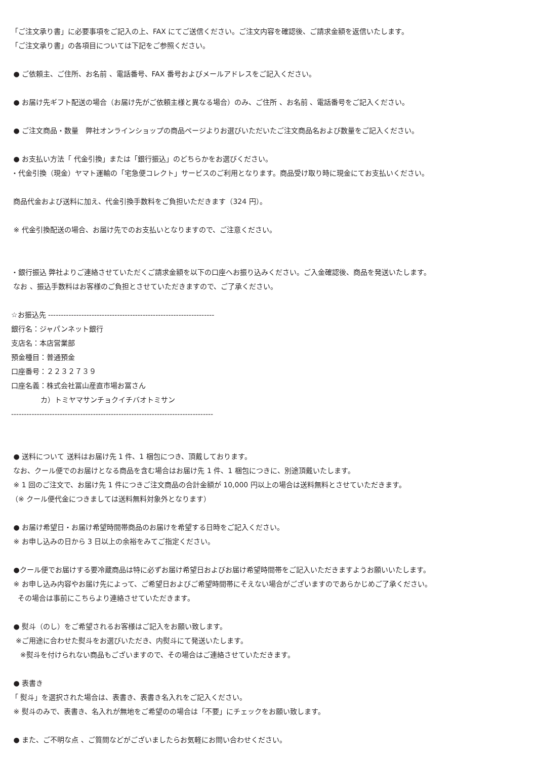「ご注文承り書」に必要事項をご記入の上、FAX にてご送信ください。ご注文内容を確認後、ご請求金額を返信いたします。
「ご注文承り書」の各項目については下記をご参照ください。
● ご依頼主、ご住所、お名前 、電話番号、FAX 番号およびメールアドレスをご記入ください。
● お届け先ギフト配送の場合（お届け先がご依頼主様と異なる場合）のみ、ご住所 、お名前 、電話番号をご記入ください。
● ご注文商品・数量　弊社オンラインショップの商品ページよりお選びいただいたご注文商品名および数量をご記入ください。
● お支払い方法「 代金引換」または「銀行振込」のどちらかをお選びください。
・代金引換（現金）ヤマト運輸の「宅急便コレクト」サービスのご利用となります。商品受け取り時に現金にてお支払いください。
商品代金および送料に加え、代金引換手数料をご負担いただきます（324 円）。
※ 代金引換配送の場合、お届け先でのお支払いとなりますので、ご注意ください。
・銀行振込 弊社よりご連絡させていただくご請求金額を以下の口座へお振り込みください。ご入金確認後、商品を発送いたします。
なお 、振込手数料はお客様のご負担とさせていただきますので、ご了承ください。
☆お振込先 -----------------------------------------------------------------
銀行名：ジャパンネット銀行
支店名：本店営業部
預金種目：普通預金
口座番号：２２３２７３９
口座名義：株式会社冨山産直市場お冨さん
カ）トミヤマサンチョクイチバオトミサン
-------------------------------------------------------------------------------
● 送料について 送料はお届け先 1 件、1 梱包につき、頂戴しております。
なお、クール便でのお届けとなる商品を含む場合はお届け先 1 件、1 梱包につきに、別途頂戴いたします。
※ 1 回のご注文で、お届け先 1 件につきご注文商品の合計金額が 10,000 円以上の場合は送料無料とさせていただきます。
（※ クール便代金につきましては送料無料対象外となります）
● お届け希望日・お届け希望時間帯商品のお届けを希望する日時をご記入ください。
※ お申し込みの日から 3 日以上の余裕をみてご指定ください。
●クール便でお届けする要冷蔵商品は特に必ずお届け希望日およびお届け希望時間帯をご記入いただきますようお願いいたします。
※ お申し込み内容やお届け先によって、ご希望日およびご希望時間帯にそえない場合がございますのであらかじめご了承ください。
その場合は事前にこちらより連絡させていただきます。
● 熨斗（のし）をご希望されるお客様はご記入をお願い致します。
※ご用途に合わせた熨斗をお選びいただき、内熨斗にて発送いたします。
※熨斗を付けられない商品もございますので、その場合はご連絡させていただきます。
● 表書き
「 熨斗」を選択された場合は、表書き、表書き名入れをご記入ください。
※ 熨斗のみで、表書き、名入れが無地をご希望のの場合は「不要」にチェックをお願い致します。
● また、ご不明な点 、ご質問などがございましたらお気軽にお問い合わせください。